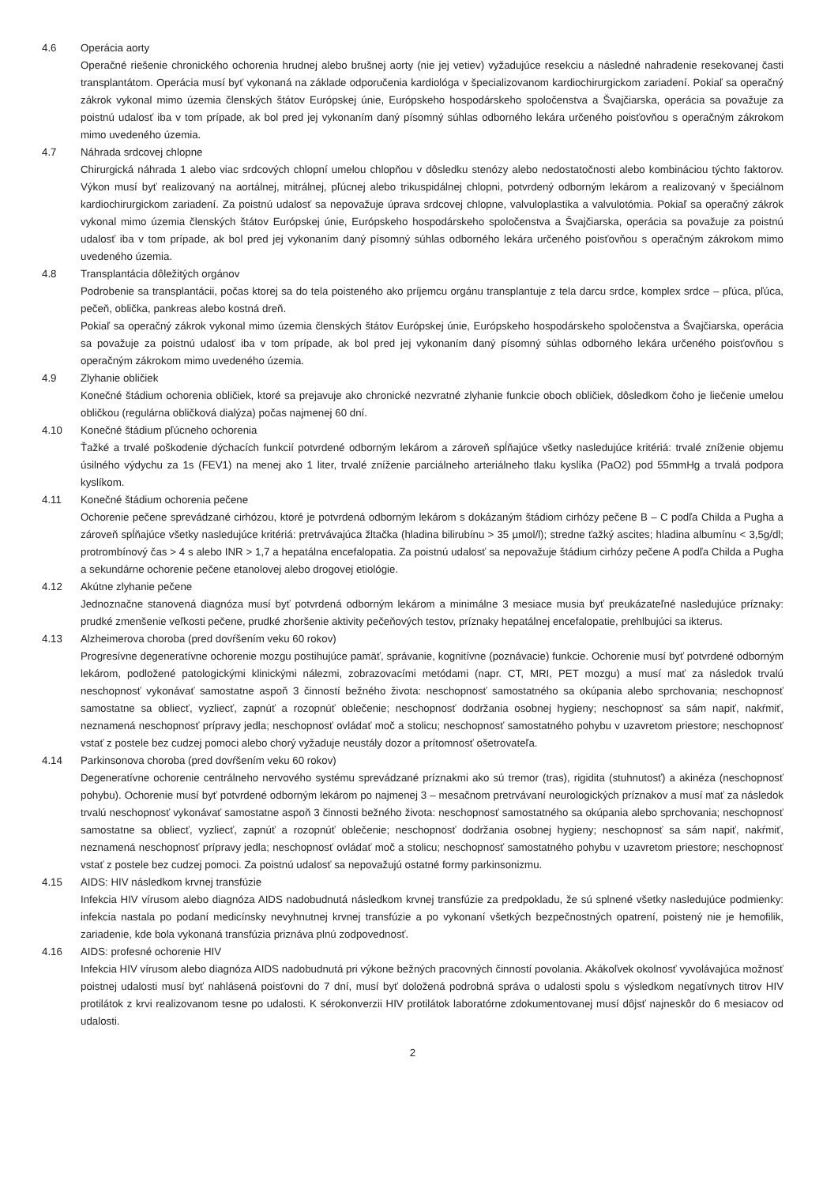4.6 Operácia aorty
Operačné riešenie chronického ochorenia hrudnej alebo brušnej aorty (nie jej vetiev) vyžadujúce resekciu a následné nahradenie resekovanej časti transplantátom. Operácia musí byť vykonaná na základe odporučenia kardiológa v špecializovanom kardiochirurgickom zariadení. Pokiaľ sa operačný zákrok vykonal mimo územia členských štátov Európskej únie, Európskeho hospodárskeho spoločenstva a Švajčiarska, operácia sa považuje za poistnú udalosť iba v tom prípade, ak bol pred jej vykonaním daný písomný súhlas odborného lekára určeného poisťovňou s operačným zákrokom mimo uvedeného územia.
4.7 Náhrada srdcovej chlopne
Chirurgická náhrada 1 alebo viac srdcových chlopní umelou chlopňou v dôsledku stenózy alebo nedostatočnosti alebo kombináciou týchto faktorov. Výkon musí byť realizovaný na aortálnej, mitrálnej, pľúcnej alebo trikuspidálnej chlopni, potvrdený odborným lekárom a realizovaný v špeciálnom kardiochirurgickom zariadení. Za poistnú udalosť sa nepovažuje úprava srdcovej chlopne, valvuloplastika a valvulotómia. Pokiaľ sa operačný zákrok vykonal mimo územia členských štátov Európskej únie, Európskeho hospodárskeho spoločenstva a Švajčiarska, operácia sa považuje za poistnú udalosť iba v tom prípade, ak bol pred jej vykonaním daný písomný súhlas odborného lekára určeného poisťovňou s operačným zákrokom mimo uvedeného územia.
4.8 Transplantácia dôležitých orgánov
Podrobenie sa transplantácii, počas ktorej sa do tela poisteného ako príjemcu orgánu transplantuje z tela darcu srdce, komplex srdce – pľúca, pľúca, pečeň, oblička, pankreas alebo kostná dreň.
Pokiaľ sa operačný zákrok vykonal mimo územia členských štátov Európskej únie, Európskeho hospodárskeho spoločenstva a Švajčiarska, operácia sa považuje za poistnú udalosť iba v tom prípade, ak bol pred jej vykonaním daný písomný súhlas odborného lekára určeného poisťovňou s operačným zákrokom mimo uvedeného územia.
4.9 Zlyhanie obličiek
Konečné štádium ochorenia obličiek, ktoré sa prejavuje ako chronické nezvratné zlyhanie funkcie oboch obličiek, dôsledkom čoho je liečenie umelou obličkou (regulárna obličková dialýza) počas najmenej 60 dní.
4.10 Konečné štádium pľúcneho ochorenia
Ťažké a trvalé poškodenie dýchacích funkcií potvrdené odborným lekárom a zároveň spĺňajúce všetky nasledujúce kritériá: trvalé zníženie objemu úsilného výdychu za 1s (FEV1) na menej ako 1 liter, trvalé zníženie parciálneho arteriálneho tlaku kyslíka (PaO2) pod 55mmHg a trvalá podpora kyslíkom.
4.11 Konečné štádium ochorenia pečene
Ochorenie pečene sprevádzané cirhózou, ktoré je potvrdená odborným lekárom s dokázaným štádiom cirhózy pečene B – C podľa Childa a Pugha a zároveň spĺňajúce všetky nasledujúce kritériá: pretrvávajúca žltačka (hladina bilirubínu > 35 µmol/l); stredne ťažký ascites; hladina albumínu < 3,5g/dl; protrombínový čas > 4 s alebo INR > 1,7 a hepatálna encefalopatia. Za poistnú udalosť sa nepovažuje štádium cirhózy pečene A podľa Childa a Pugha a sekundárne ochorenie pečene etanolovej alebo drogovej etiológie.
4.12 Akútne zlyhanie pečene
Jednoznačne stanovená diagnóza musí byť potvrdená odborným lekárom a minimálne 3 mesiace musia byť preukázateľné nasledujúce príznaky: prudké zmenšenie veľkosti pečene, prudké zhoršenie aktivity pečeňových testov, príznaky hepatálnej encefalopatie, prehlbujúci sa ikterus.
4.13 Alzheimerova choroba (pred dovŕšením veku 60 rokov)
Progresívne degeneratívne ochorenie mozgu postihujúce pamäť, správanie, kognitívne (poznávacie) funkcie. Ochorenie musí byť potvrdené odborným lekárom, podložené patologickými klinickými nálezmi, zobrazovacími metódami (napr. CT, MRI, PET mozgu) a musí mať za následok trvalú neschopnosť vykonávať samostatne aspoň 3 činností bežného života: neschopnosť samostatného sa okúpania alebo sprchovania; neschopnosť samostatne sa obliecť, vyzliecť, zapnúť a rozopnúť oblečenie; neschopnosť dodržania osobnej hygieny; neschopnosť sa sám napiť, nakŕmiť, neznamená neschopnosť prípravy jedla; neschopnosť ovládať moč a stolicu; neschopnosť samostatného pohybu v uzavretom priestore; neschopnosť vstať z postele bez cudzej pomoci alebo chorý vyžaduje neustály dozor a prítomnosť ošetrovateľa.
4.14 Parkinsonova choroba (pred dovŕšením veku 60 rokov)
Degeneratívne ochorenie centrálneho nervového systému sprevádzané príznakmi ako sú tremor (tras), rigidita (stuhnutosť) a akinéza (neschopnosť pohybu). Ochorenie musí byť potvrdené odborným lekárom po najmenej 3 – mesačnom pretrvávaní neurologických príznakov a musí mať za následok trvalú neschopnosť vykonávať samostatne aspoň 3 činnosti bežného života: neschopnosť samostatného sa okúpania alebo sprchovania; neschopnosť samostatne sa obliecť, vyzliecť, zapnúť a rozopnúť oblečenie; neschopnosť dodržania osobnej hygieny; neschopnosť sa sám napiť, nakŕmiť, neznamená neschopnosť prípravy jedla; neschopnosť ovládať moč a stolicu; neschopnosť samostatného pohybu v uzavretom priestore; neschopnosť vstať z postele bez cudzej pomoci. Za poistnú udalosť sa nepovažujú ostatné formy parkinsonizmu.
4.15 AIDS: HIV následkom krvnej transfúzie
Infekcia HIV vírusom alebo diagnóza AIDS nadobudnutá následkom krvnej transfúzie za predpokladu, že sú splnené všetky nasledujúce podmienky: infekcia nastala po podaní medicínsky nevyhnutnej krvnej transfúzie a po vykonaní všetkých bezpečnostných opatrení, poistený nie je hemofilik, zariadenie, kde bola vykonaná transfúzia priznáva plnú zodpovednosť.
4.16 AIDS: profesné ochorenie HIV
Infekcia HIV vírusom alebo diagnóza AIDS nadobudnutá pri výkone bežných pracovných činností povolania. Akákoľvek okolnosť vyvolávajúca možnosť poistnej udalosti musí byť nahlásená poisťovni do 7 dní, musí byť doložená podrobná správa o udalosti spolu s výsledkom negatívnych titrov HIV protilátok z krvi realizovanom tesne po udalosti. K sérokonverzii HIV protilátok laboratórne zdokumentovanej musí dôjsť najneskôr do 6 mesiacov od udalosti.
2